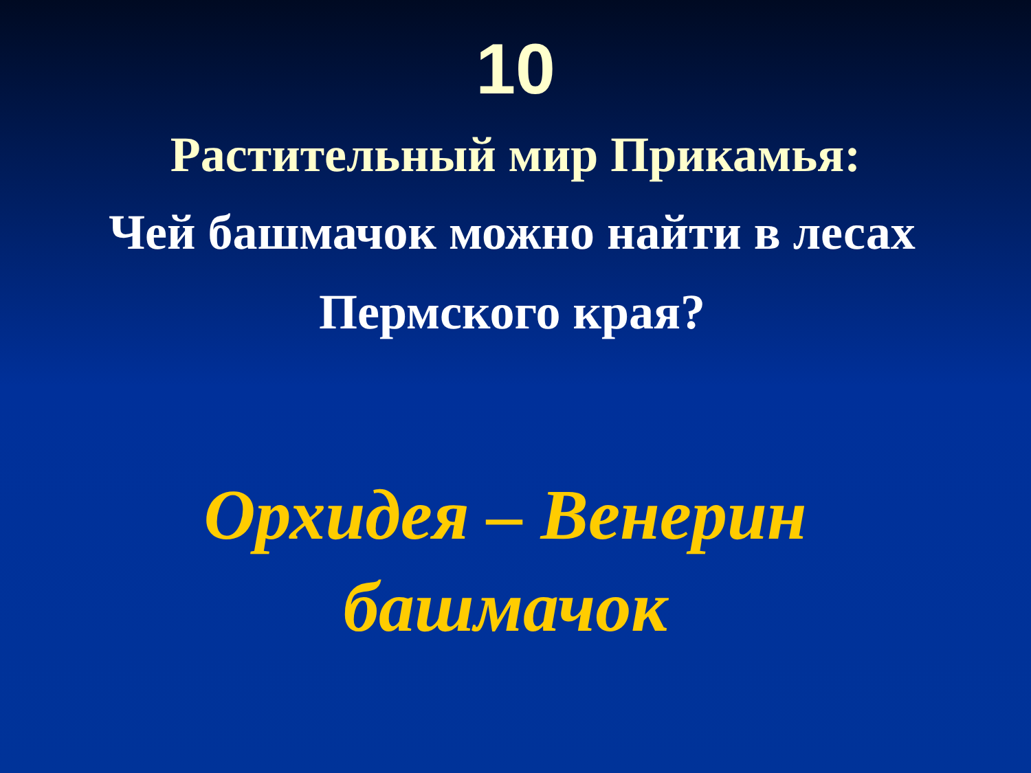10
Растительный мир Прикамья:
Чей башмачок можно найти в лесах Пермского края?
Орхидея – Венерин башмачок